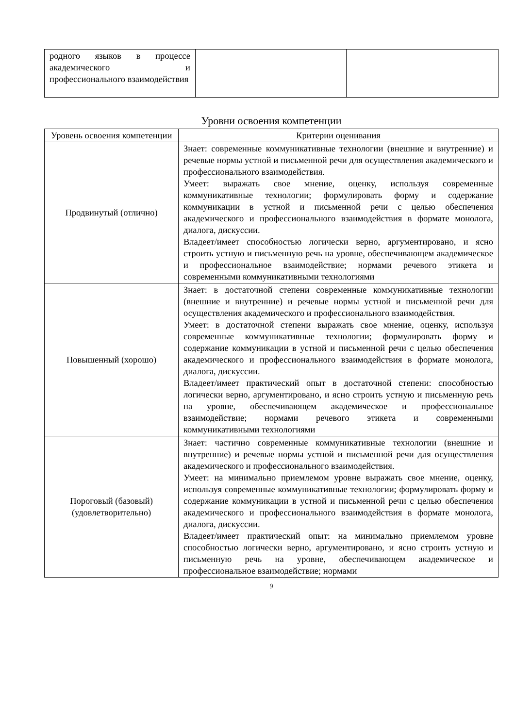| родного языков в процессе академического и профессионального взаимодействия | | |
Уровни освоения компетенции
| Уровень освоения компетенции | Критерии оценивания |
| --- | --- |
| Продвинутый (отлично) | Знает: современные коммуникативные технологии (внешние и внутренние) и речевые нормы устной и письменной речи для осуществления академического и профессионального взаимодействия. Умеет: выражать свое мнение, оценку, используя современные коммуникативные технологии; формулировать форму и содержание коммуникации в устной и письменной речи с целью обеспечения академического и профессионального взаимодействия в формате монолога, диалога, дискуссии. Владеет/имеет способностью логически верно, аргументировано, и ясно строить устную и письменную речь на уровне, обеспечивающем академическое и профессиональное взаимодействие; нормами речевого этикета и современными коммуникативными технологиями |
| Повышенный (хорошо) | Знает: в достаточной степени современные коммуникативные технологии (внешние и внутренние) и речевые нормы устной и письменной речи для осуществления академического и профессионального взаимодействия. Умеет: в достаточной степени выражать свое мнение, оценку, используя современные коммуникативные технологии; формулировать форму и содержание коммуникации в устной и письменной речи с целью обеспечения академического и профессионального взаимодействия в формате монолога, диалога, дискуссии. Владеет/имеет практический опыт в достаточной степени: способностью логически верно, аргументировано, и ясно строить устную и письменную речь на уровне, обеспечивающем академическое и профессиональное взаимодействие; нормами речевого этикета и современными коммуникативными технологиями |
| Пороговый (базовый) (удовлетворительно) | Знает: частично современные коммуникативные технологии (внешние и внутренние) и речевые нормы устной и письменной речи для осуществления академического и профессионального взаимодействия. Умеет: на минимально приемлемом уровне выражать свое мнение, оценку, используя современные коммуникативные технологии; формулировать форму и содержание коммуникации в устной и письменной речи с целью обеспечения академического и профессионального взаимодействия в формате монолога, диалога, дискуссии. Владеет/имеет практический опыт: на минимально приемлемом уровне способностью логически верно, аргументировано, и ясно строить устную и письменную речь на уровне, обеспечивающем академическое и профессиональное взаимодействие; нормами |
9